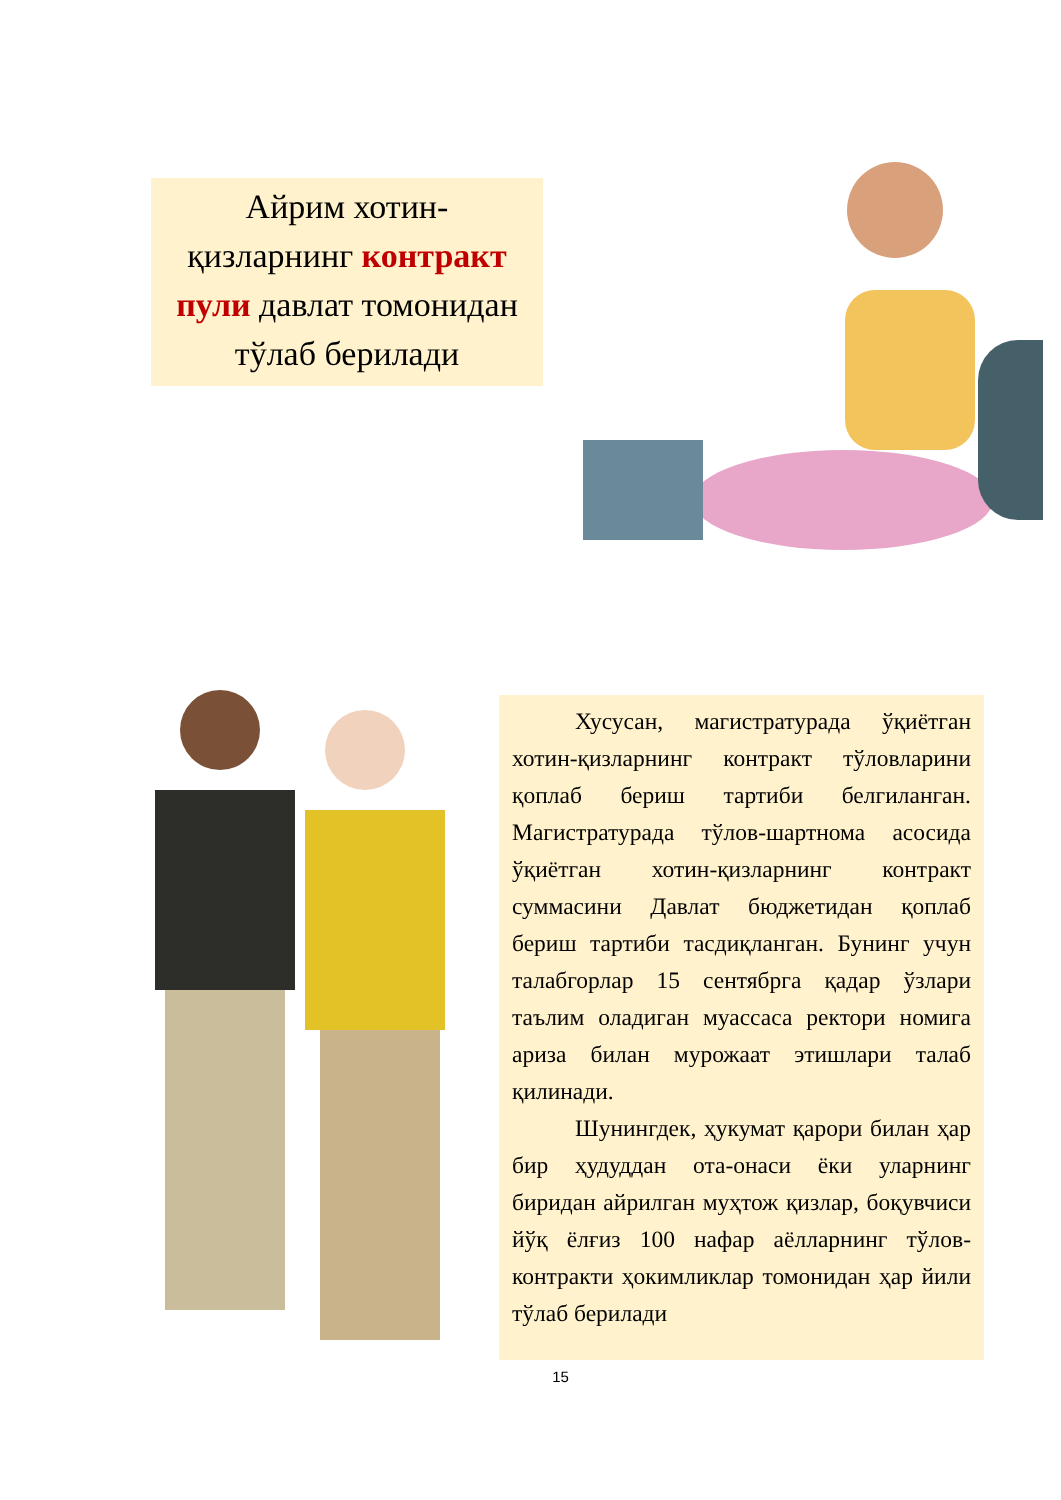Айрим хотин-
қизларнинг контракт
пули давлат томонидан
тўлаб берилади
Хусусан, магистратурада ўқиётган хотин-қизларнинг контракт тўловларини қоплаб бериш тартиби белгиланган. Магистратурада тўлов-шартнома асосида ўқиётган хотин-қизларнинг контракт суммасини Давлат бюджетидан қоплаб бериш тартиби тасдиқланган. Бунинг учун талабгорлар 15 сентябрга қадар ўзлари таълим оладиган муассаса ректори номига ариза билан мурожаат этишлари талаб қилинади.
Шунингдек, ҳукумат қарори билан ҳар бир ҳудуддан ота-онаси ёки уларнинг биридан айрилган муҳтож қизлар, боқувчиси йўқ ёлғиз 100 нафар аёлларнинг тўлов-контракти ҳокимликлар томонидан ҳар йили тўлаб берилади
15